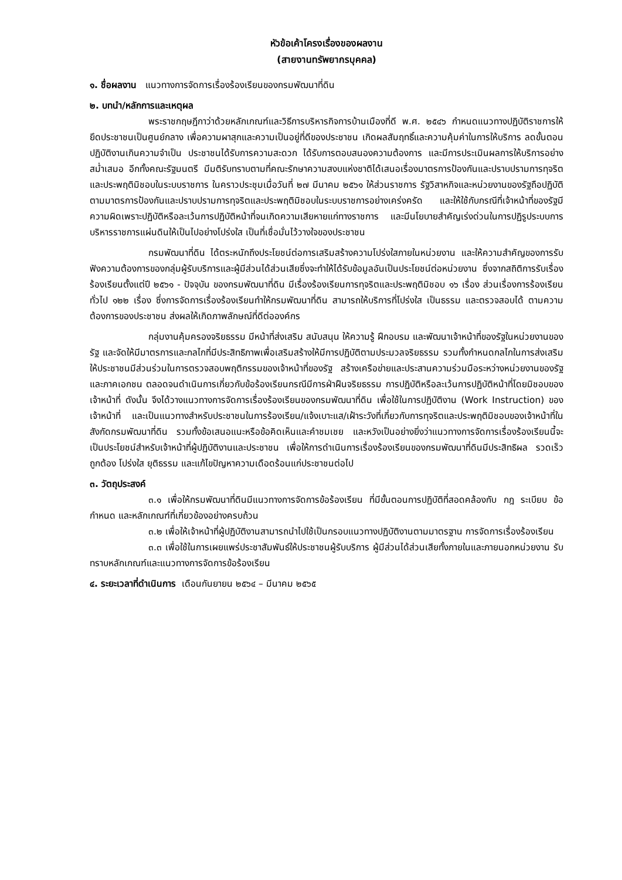หัวข้อเค้าโครงเรื่องของผลงาน
(สายงานทรัพยากรบุคคล)
๑. ชื่อผลงาน แนวทางการจัดการเรื่องร้องเรียนของกรมพัฒนาที่ดิน
๒. บทนำ/หลักการและเหตุผล
พระราชกฤษฎีกาว่าด้วยหลักเกณฑ์และวิธีการบริหารกิจการบ้านเมืองที่ดี พ.ศ. ๒๕๔๖ กำหนดแนวทางปฏิบัติราชการให้ยึดประชาชนเป็นศูนย์กลาง เพื่อความผาสุกและความเป็นอยู่ที่ดีของประชาชน เกิดผลสัมฤทธิ์และความคุ้มค่าในการให้บริการ ลดขั้นตอนปฏิบัติงานเกินความจำเป็น ประชาชนได้รับการความสะดวก ได้รับการตอบสนองความต้องการ และมีการประเมินผลการให้บริการอย่างสม่ำเสมอ อีกทั้งคณะรัฐมนตรี มีมติรับทราบตามที่คณะรักษาความสงบแห่งชาติได้เสนอเรื่องมาตรการป้องกันและปราบปรามการทุจริตและประพฤติมิชอบในระบบราชการ ในคราวประชุมเมื่อวันที่ ๒๗ มีนาคม ๒๕๖๑ ให้ส่วนราชการ รัฐวิสาหกิจและหน่วยงานของรัฐถือปฏิบัติตามมาตรการป้องกันและปราบปรามการทุจริตและประพฤติมิชอบในระบบราชการอย่างเคร่งครัด และให้ใช้กับกรณีที่เจ้าหน้าที่ของรัฐมีความผิดเพราะปฏิบัติหรือละเว้นการปฏิบัติหน้าที่จนเกิดความเสียหายแก่ทางราชการ และมีนโยบายสำคัญเร่งด่วนในการปฏิรูประบบการบริหารราชการแผ่นดินให้เป็นไปอย่างโปร่งใส เป็นที่เชื่อมั่นไว้วางใจของประชาชน
กรมพัฒนาที่ดิน ได้ตระหนักถึงประโยชน์ต่อการเสริมสร้างความโปร่งใสภายในหน่วยงาน และให้ความสำคัญของการรับฟังความต้องการของกลุ่มผู้รับบริการและผู้มีส่วนได้ส่วนเสียซึ่งจะทำให้ได้รับข้อมูลอันเป็นประโยชน์ต่อหน่วยงาน ซึ่งจากสถิติการรับเรื่องร้องเรียนตั้งแต่ปี ๒๕๖๑ - ปัจจุบัน ของกรมพัฒนาที่ดิน มีเรื่องร้องเรียนการทุจริตและประพฤติมิชอบ ๑๖ เรื่อง ส่วนเรื่องการร้องเรียนทั่วไป ๑๒๒ เรื่อง ซึ่งการจัดการเรื่องร้องเรียนทำให้กรมพัฒนาที่ดิน สามารถให้บริการที่โปร่งใส เป็นธรรม และตรวจสอบได้ ตามความต้องการของประชาชน ส่งผลให้เกิดภาพลักษณ์ที่ดีต่อองค์กร
กลุ่มงานคุ้มครองจริยธรรม มีหน้าที่ส่งเสริม สนับสนุน ให้ความรู้ ฝึกอบรม และพัฒนาเจ้าหน้าที่ของรัฐในหน่วยงานของรัฐ และจัดให้มีมาตรการและกลไกที่มีประสิทธิภาพเพื่อเสริมสร้างให้มีการปฏิบัติตามประมวลจริยธรรม รวมทั้งกำหนดกลไกในการส่งเสริมให้ประชาชนมีส่วนร่วมในการตรวจสอบพฤติกรรมของเจ้าหน้าที่ของรัฐ สร้างเครือข่ายและประสานความร่วมมือระหว่างหน่วยงานของรัฐและภาคเอกชน ตลอดจนดำเนินการเกี่ยวกับข้อร้องเรียนกรณีมีการฝ่าฝืนจริยธรรม การปฏิบัติหรือละเว้นการปฏิบัติหน้าที่โดยมิชอบของเจ้าหน้าที่ ดังนั้น จึงได้วางแนวทางการจัดการเรื่องร้องเรียนของกรมพัฒนาที่ดิน เพื่อใช้ในการปฏิบัติงาน (Work Instruction) ของเจ้าหน้าที่ และเป็นแนวทางสำหรับประชาชนในการร้องเรียน/แจ้งเบาะแส/เฝ้าระวังที่เกี่ยวกับการทุจริตและประพฤติมิชอบของเจ้าหน้าที่ในสังกัดกรมพัฒนาที่ดิน รวมทั้งข้อเสนอแนะหรือข้อคิดเห็นและคำชมเชย และหวังเป็นอย่างยิ่งว่าแนวทางการจัดการเรื่องร้องเรียนนี้จะเป็นประโยชน์สำหรับเจ้าหน้าที่ผู้ปฏิบัติงานและประชาชน เพื่อให้การดำเนินการเรื่องร้องเรียนของกรมพัฒนาที่ดินมีประสิทธิผล รวดเร็ว ถูกต้อง โปร่งใส ยุติธรรม และแก้ไขปัญหาความเดือดร้อนแก่ประชาชนต่อไป
๓. วัตถุประสงค์
๓.๑ เพื่อให้กรมพัฒนาที่ดินมีแนวทางการจัดการข้อร้องเรียน ที่มีขั้นตอนการปฏิบัติที่สอดคล้องกับ กฎ ระเบียบ ข้อกำหนด และหลักเกณฑ์ที่เกี่ยวข้องอย่างครบถ้วน
๓.๒ เพื่อให้เจ้าหน้าที่ผู้ปฏิบัติงานสามารถนำไปใช้เป็นกรอบแนวทางปฏิบัติงานตามมาตรฐาน การจัดการเรื่องร้องเรียน
๓.๓ เพื่อใช้ในการเผยแพร่ประชาสัมพันธ์ให้ประชาชนผู้รับบริการ ผู้มีส่วนได้ส่วนเสียทั้งภายในและภายนอกหน่วยงาน รับทราบหลักเกณฑ์และแนวทางการจัดการข้อร้องเรียน
๔. ระยะเวลาที่ดำเนินการ เดือนกันยายน ๒๕๖๔ – มีนาคม ๒๕๖๕